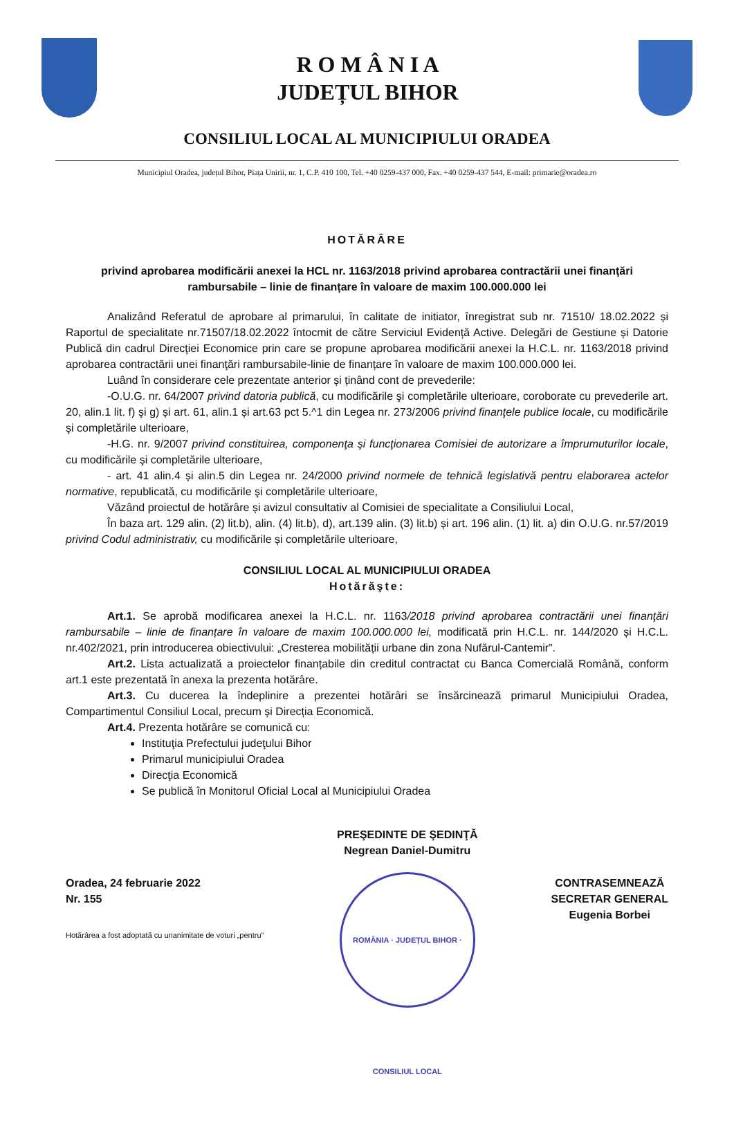R O M Â N I A
JUDEȚUL BIHOR
CONSILIUL LOCAL AL MUNICIPIULUI ORADEA
Municipiul Oradea, județul Bihor, Piața Unirii, nr. 1, C.P. 410 100, Tel. +40 0259-437 000, Fax. +40 0259-437 544, E-mail: primarie@oradea.ro
HOTĂRÂRE
privind aprobarea modificării anexei la HCL nr. 1163/2018 privind aprobarea contractării unei finanţări rambursabile – linie de finanțare în valoare de maxim 100.000.000 lei
Analizând Referatul de aprobare al primarului, în calitate de initiator, înregistrat sub nr. 71510/ 18.02.2022 și Raportul de specialitate nr.71507/18.02.2022 întocmit de către Serviciul Evidență Active. Delegări de Gestiune și Datorie Publică din cadrul Direcţiei Economice prin care se propune aprobarea modificării anexei la H.C.L. nr. 1163/2018 privind aprobarea contractării unei finanţări rambursabile-linie de finanțare în valoare de maxim 100.000.000 lei.
Luând în considerare cele prezentate anterior și ținând cont de prevederile:
-O.U.G. nr. 64/2007 privind datoria publică, cu modificările şi completările ulterioare, coroborate cu prevederile art. 20, alin.1 lit. f) şi g) și art. 61, alin.1 și art.63 pct 5.^1 din Legea nr. 273/2006 privind finanţele publice locale, cu modificările şi completările ulterioare,
-H.G. nr. 9/2007 privind constituirea, componenţa şi funcţionarea Comisiei de autorizare a împrumuturilor locale, cu modificările şi completările ulterioare,
- art. 41 alin.4 și alin.5 din Legea nr. 24/2000 privind normele de tehnică legislativă pentru elaborarea actelor normative, republicată, cu modificările şi completările ulterioare,
Văzând proiectul de hotărâre și avizul consultativ al Comisiei de specialitate a Consiliului Local,
În baza art. 129 alin. (2) lit.b), alin. (4) lit.b), d), art.139 alin. (3) lit.b) și art. 196 alin. (1) lit. a) din O.U.G. nr.57/2019 privind Codul administrativ, cu modificările și completările ulterioare,
CONSILIUL LOCAL AL MUNICIPIULUI ORADEA
Hotărăşte:
Art.1. Se aprobă modificarea anexei la H.C.L. nr. 1163/2018 privind aprobarea contractării unei finanţări rambursabile – linie de finanțare în valoare de maxim 100.000.000 lei, modificată prin H.C.L. nr. 144/2020 și H.C.L. nr.402/2021, prin introducerea obiectivului: „Cresterea mobilității urbane din zona Nufărul-Cantemir”.
Art.2. Lista actualizată a proiectelor finanțabile din creditul contractat cu Banca Comercială Română, conform art.1 este prezentată în anexa la prezenta hotărâre.
Art.3. Cu ducerea la îndeplinire a prezentei hotărâri se însărcinează primarul Municipiului Oradea, Compartimentul Consiliul Local, precum și Direcția Economică.
Art.4. Prezenta hotărâre se comunică cu:
Instituţia Prefectului judeţului Bihor
Primarul municipiului Oradea
Direcţia Economică
Se publică în Monitorul Oficial Local al Municipiului Oradea
Oradea, 24 februarie 2022
Nr. 155
Hotărârea a fost adoptată cu unanimitate de voturi „pentru”
PREŞEDINTE DE ŞEDINŢĂ
Negrean Daniel-Dumitru
ROMÂNIA · JUDEȚUL BIHOR · CONSILIUL LOCAL
CONTRASEMNEAZĂ
SECRETAR GENERAL
Eugenia Borbei